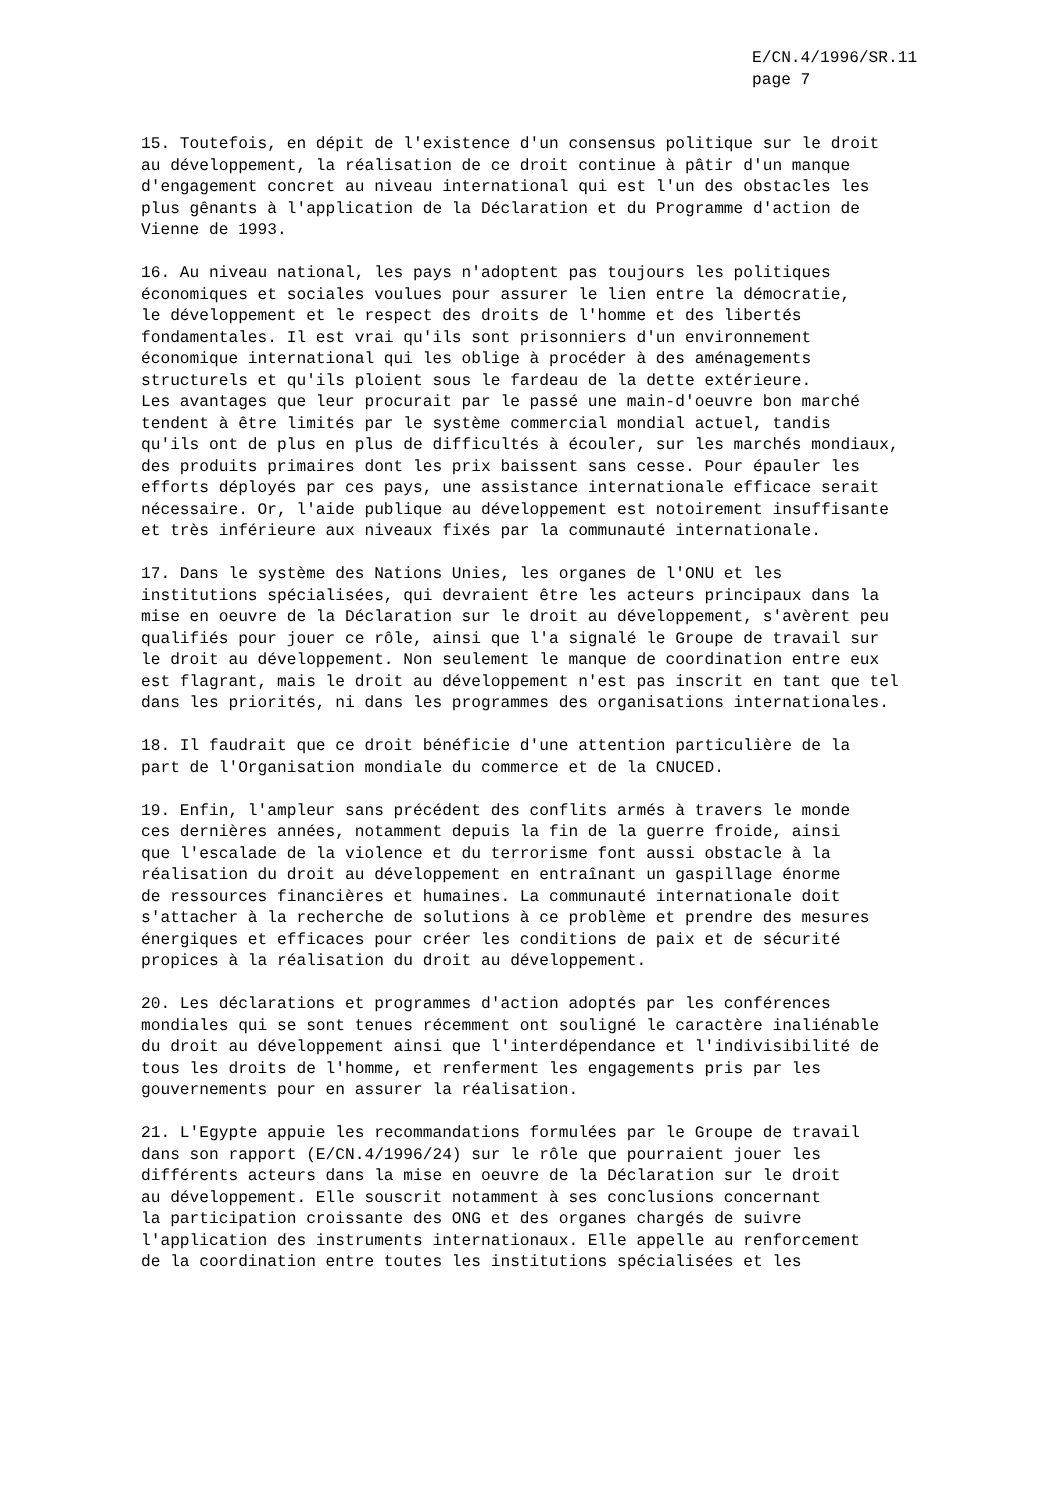E/CN.4/1996/SR.11
page 7
15. Toutefois, en dépit de l'existence d'un consensus politique sur le droit au développement, la réalisation de ce droit continue à pâtir d'un manque d'engagement concret au niveau international qui est l'un des obstacles les plus gênants à l'application de la Déclaration et du Programme d'action de Vienne de 1993.
16. Au niveau national, les pays n'adoptent pas toujours les politiques économiques et sociales voulues pour assurer le lien entre la démocratie, le développement et le respect des droits de l'homme et des libertés fondamentales. Il est vrai qu'ils sont prisonniers d'un environnement économique international qui les oblige à procéder à des aménagements structurels et qu'ils ploient sous le fardeau de la dette extérieure. Les avantages que leur procurait par le passé une main-d'oeuvre bon marché tendent à être limités par le système commercial mondial actuel, tandis qu'ils ont de plus en plus de difficultés à écouler, sur les marchés mondiaux, des produits primaires dont les prix baissent sans cesse. Pour épauler les efforts déployés par ces pays, une assistance internationale efficace serait nécessaire. Or, l'aide publique au développement est notoirement insuffisante et très inférieure aux niveaux fixés par la communauté internationale.
17. Dans le système des Nations Unies, les organes de l'ONU et les institutions spécialisées, qui devraient être les acteurs principaux dans la mise en oeuvre de la Déclaration sur le droit au développement, s'avèrent peu qualifiés pour jouer ce rôle, ainsi que l'a signalé le Groupe de travail sur le droit au développement. Non seulement le manque de coordination entre eux est flagrant, mais le droit au développement n'est pas inscrit en tant que tel dans les priorités, ni dans les programmes des organisations internationales.
18. Il faudrait que ce droit bénéficie d'une attention particulière de la part de l'Organisation mondiale du commerce et de la CNUCED.
19. Enfin, l'ampleur sans précédent des conflits armés à travers le monde ces dernières années, notamment depuis la fin de la guerre froide, ainsi que l'escalade de la violence et du terrorisme font aussi obstacle à la réalisation du droit au développement en entraînant un gaspillage énorme de ressources financières et humaines. La communauté internationale doit s'attacher à la recherche de solutions à ce problème et prendre des mesures énergiques et efficaces pour créer les conditions de paix et de sécurité propices à la réalisation du droit au développement.
20. Les déclarations et programmes d'action adoptés par les conférences mondiales qui se sont tenues récemment ont souligné le caractère inaliénable du droit au développement ainsi que l'interdépendance et l'indivisibilité de tous les droits de l'homme, et renferment les engagements pris par les gouvernements pour en assurer la réalisation.
21. L'Egypte appuie les recommandations formulées par le Groupe de travail dans son rapport (E/CN.4/1996/24) sur le rôle que pourraient jouer les différents acteurs dans la mise en oeuvre de la Déclaration sur le droit au développement. Elle souscrit notamment à ses conclusions concernant la participation croissante des ONG et des organes chargés de suivre l'application des instruments internationaux. Elle appelle au renforcement de la coordination entre toutes les institutions spécialisées et les